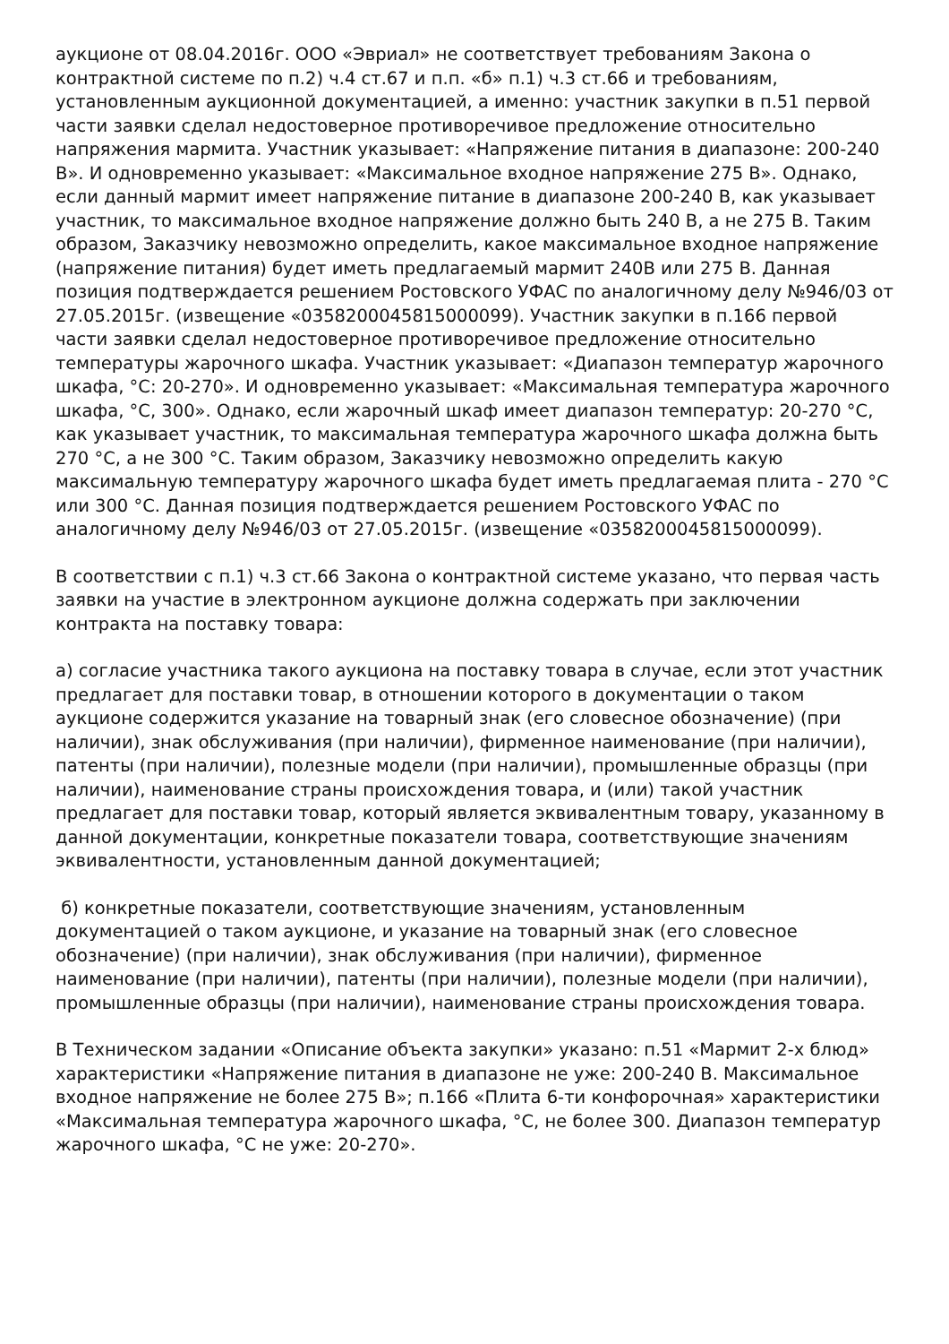аукционе от 08.04.2016г. ООО «Эвриал» не соответствует требованиям Закона о контрактной системе по п.2) ч.4 ст.67 и п.п. «б» п.1) ч.3 ст.66 и требованиям, установленным аукционной документацией, а именно: участник закупки в п.51 первой части заявки сделал недостоверное противоречивое предложение относительно напряжения мармита. Участник указывает: «Напряжение питания в диапазоне: 200-240 В». И одновременно указывает: «Максимальное входное напряжение 275 В». Однако, если данный мармит имеет напряжение питание в диапазоне 200-240 В, как указывает участник, то максимальное входное напряжение должно быть 240 В, а не 275 В. Таким образом, Заказчику невозможно определить, какое максимальное входное напряжение (напряжение питания) будет иметь предлагаемый мармит 240В или 275 В. Данная позиция подтверждается решением Ростовского УФАС по аналогичному делу №946/03 от 27.05.2015г. (извещение «0358200045815000099). Участник закупки в п.166 первой части заявки сделал недостоверное противоречивое предложение относительно температуры жарочного шкафа. Участник указывает: «Диапазон температур жарочного шкафа, °С: 20-270». И одновременно указывает: «Максимальная температура жарочного шкафа, °С, 300». Однако, если жарочный шкаф имеет диапазон температур: 20-270 °С, как указывает участник, то максимальная температура жарочного шкафа должна быть 270 °С, а не 300 °С. Таким образом, Заказчику невозможно определить какую максимальную температуру жарочного шкафа будет иметь предлагаемая плита - 270 °С или 300 °С. Данная позиция подтверждается решением Ростовского УФАС по аналогичному делу №946/03 от 27.05.2015г. (извещение «0358200045815000099).
В соответствии с п.1) ч.3 ст.66 Закона о контрактной системе указано, что первая часть заявки на участие в электронном аукционе должна содержать при заключении контракта на поставку товара:
а) согласие участника такого аукциона на поставку товара в случае, если этот участник предлагает для поставки товар, в отношении которого в документации о таком аукционе содержится указание на товарный знак (его словесное обозначение) (при наличии), знак обслуживания (при наличии), фирменное наименование (при наличии), патенты (при наличии), полезные модели (при наличии), промышленные образцы (при наличии), наименование страны происхождения товара, и (или) такой участник предлагает для поставки товар, который является эквивалентным товару, указанному в данной документации, конкретные показатели товара, соответствующие значениям эквивалентности, установленным данной документацией;
б) конкретные показатели, соответствующие значениям, установленным документацией о таком аукционе, и указание на товарный знак (его словесное обозначение) (при наличии), знак обслуживания (при наличии), фирменное наименование (при наличии), патенты (при наличии), полезные модели (при наличии), промышленные образцы (при наличии), наименование страны происхождения товара.
В Техническом задании «Описание объекта закупки» указано: п.51 «Мармит 2-х блюд» характеристики «Напряжение питания в диапазоне не уже: 200-240 В. Максимальное входное напряжение не более 275 В»; п.166 «Плита 6-ти конфорочная» характеристики «Максимальная температура жарочного шкафа, °С, не более 300. Диапазон температур жарочного шкафа, °С не уже: 20-270».